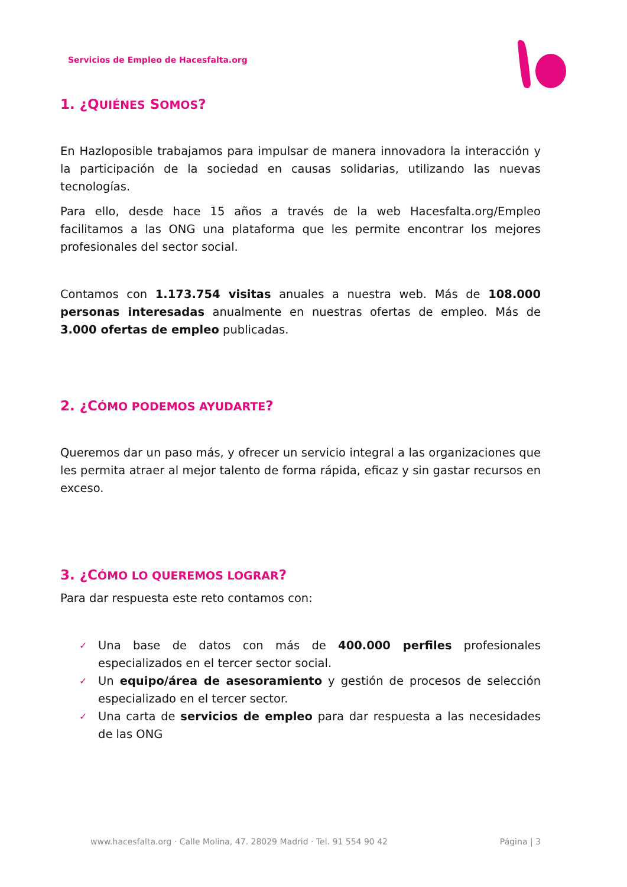Servicios de Empleo de Hacesfalta.org
1. ¿QUIÉNES SOMOS?
En Hazloposible trabajamos para impulsar de manera innovadora la interacción y la participación de la sociedad en causas solidarias, utilizando las nuevas tecnologías.
Para ello, desde hace 15 años a través de la web Hacesfalta.org/Empleo facilitamos a las ONG una plataforma que les permite encontrar los mejores profesionales del sector social.
Contamos con 1.173.754 visitas anuales a nuestra web. Más de 108.000 personas interesadas anualmente en nuestras ofertas de empleo. Más de 3.000 ofertas de empleo publicadas.
2. ¿CÓMO PODEMOS AYUDARTE?
Queremos dar un paso más, y ofrecer un servicio integral a las organizaciones que les permita atraer al mejor talento de forma rápida, eficaz y sin gastar recursos en exceso.
3. ¿CÓMO LO QUEREMOS LOGRAR?
Para dar respuesta este reto contamos con:
✓ Una base de datos con más de 400.000 perfiles profesionales especializados en el tercer sector social.
✓ Un equipo/área de asesoramiento y gestión de procesos de selección especializado en el tercer sector.
✓ Una carta de servicios de empleo para dar respuesta a las necesidades de las ONG
www.hacesfalta.org · Calle Molina, 47. 28029 Madrid · Tel. 91 554 90 42 Página | 3